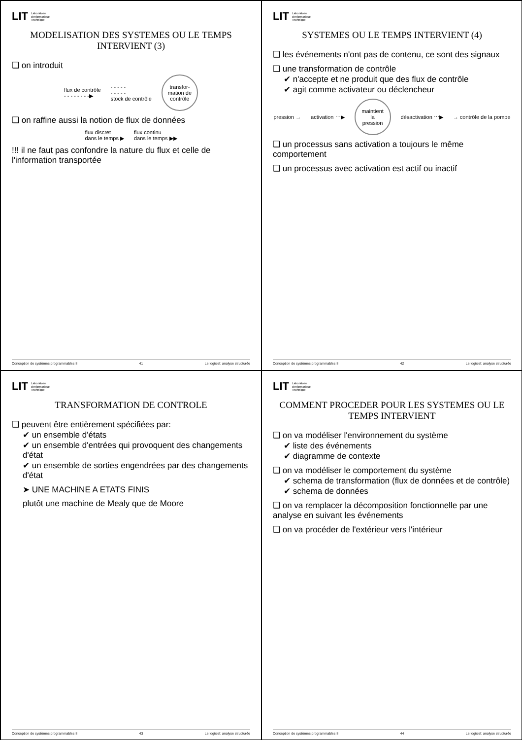LIT Laboratoire
d'Informatique
Technique
MODELISATION DES SYSTEMES OU LE TEMPS INTERVIENT (3)
❑ on introduit
flux de contrôle
- - - - - - - -▶ - - - - -
- - - - -
stock de contrôle
transfor-
mation de
contrôle
❑ on raffine aussi la notion de flux de données
flux discret
dans le temps ▶ flux continu
dans le temps ▶▶
!!! il ne faut pas confondre la nature du flux et celle de l'information transportée
Conception de systèmes programmables II 41 Le logiciel: analyse structurée
LIT Laboratoire
d'Informatique
Technique
SYSTEMES OU LE TEMPS INTERVIENT (4)
❑ les événements n'ont pas de contenu, ce sont des signaux
❑ une transformation de contrôle
✔ n'accepte et ne produit que des flux de contrôle
✔ agit comme activateur ou déclencheur
pression → activation ⋯▶
maintient
la
pression
désactivation ⋯▶ → contrôle de la pompe
❑ un processus sans activation a toujours le même comportement
❑ un processus avec activation est actif ou inactif
Conception de systèmes programmables II 42 Le logiciel: analyse structurée
LIT Laboratoire
d'Informatique
Technique
TRANSFORMATION DE CONTROLE
❑ peuvent être entièrement spécifiées par:
✔ un ensemble d'états
✔ un ensemble d'entrées qui provoquent des changements d'état
✔ un ensemble de sorties engendrées par des changements d'état
➤ UNE MACHINE A ETATS FINIS
plutôt une machine de Mealy que de Moore
Conception de systèmes programmables II 43 Le logiciel: analyse structurée
LIT Laboratoire
d'Informatique
Technique
COMMENT PROCEDER POUR LES SYSTEMES OU LE TEMPS INTERVIENT
❑ on va modéliser l'environnement du système
✔ liste des événements
✔ diagramme de contexte
❑ on va modéliser le comportement du système
✔ schema de transformation (flux de données et de contrôle)
✔ schema de données
❑ on va remplacer la décomposition fonctionnelle par une analyse en suivant les événements
❑ on va procéder de l'extérieur vers l'intérieur
Conception de systèmes programmables II 44 Le logiciel: analyse structurée